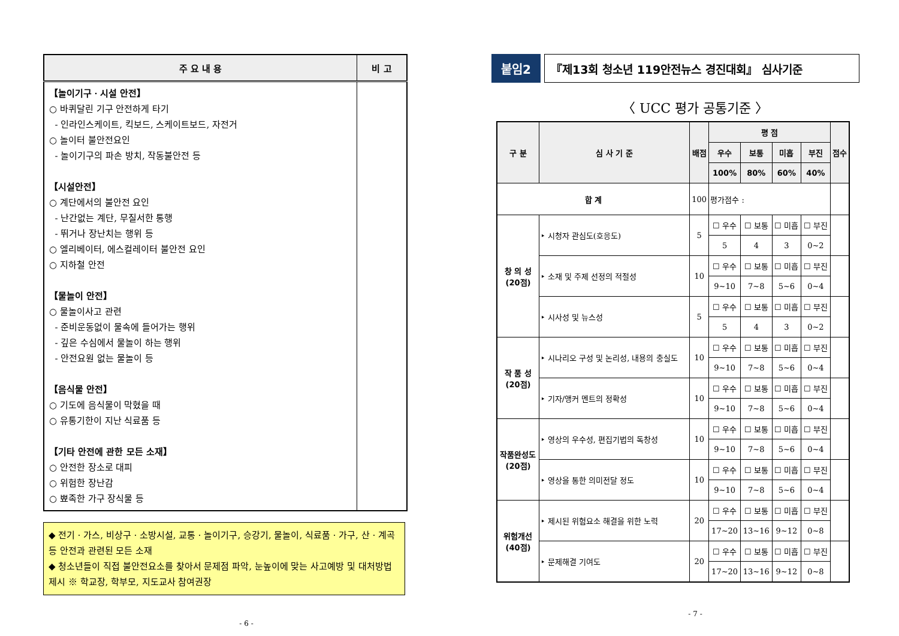| 주 요 내 용 | 비 고 |
| --- | --- |
| 【놀이기구ㆍ시설 안전】 ○ 바퀴달린 기구 안전하게 타기 - 인라인스케이트, 킥보드, 스케이트보드, 자전거 ○ 놀이터 불안전요인 - 놀이기구의 파손 방치, 작동불안전 등 【시설안전】 ○ 계단에서의 불안전 요인 - 난간없는 계단, 무질서한 통행 - 뛰거나 장난치는 행위 등 ○ 엘리베이터, 에스컬레이터 불안전 요인 ○ 지하철 안전 【물놀이 안전】 ○ 물놀이사고 관련 - 준비운동없이 물속에 들어가는 행위 - 깊은 수심에서 물놀이 하는 행위 - 안전요원 없는 물놀이 등 【음식물 안전】 ○ 기도에 음식물이 막혔을 때 ○ 유통기한이 지난 식료품 등 【기타 안전에 관한 모든 소재】 ○ 안전한 장소로 대피 ○ 위험한 장난감 ○ 뾰족한 가구 장식물 등 | |
◆ 전기ㆍ가스, 비상구ㆍ소방시설, 교통ㆍ놀이기구, 승강기, 물놀이, 식료품ㆍ가구, 산ㆍ계곡 등 안전과 관련된 모든 소재
◆ 청소년들이 직접 불안전요소를 찾아서 문제점 파악, 눈높이에 맞는 사고예방 및 대처방법 제시 ※ 학교장, 학부모, 지도교사 참여권장
- 6 -
붙임2 『제13회 청소년 119안전뉴스 경진대회』 심사기준
〈 UCC 평가 공통기준 〉
| 구 분 | 심 사 기 준 | 배점 | 평 점 | | | | 점수 |
| --- | --- | --- | --- | --- | --- | --- | --- |
| | | | 우수 | 보통 | 미흡 | 부진 | |
| | | | 100% | 80% | 60% | 40% | |
| 합 계 | | 100 | 평가점수 : | | | | |
| 창 의 성 (20점) | ‣ 시청자 관심도(호응도) | 5 | ☐ 우수 | ☐ 보통 | ☐ 미흡 | ☐ 부진 | |
| | | | 5 | 4 | 3 | 0~2 | |
| | ‣ 소재 및 주제 선정의 적절성 | 10 | ☐ 우수 | ☐ 보통 | ☐ 미흡 | ☐ 부진 | |
| | | | 9~10 | 7~8 | 5~6 | 0~4 | |
| | ‣ 시사성 및 뉴스성 | 5 | ☐ 우수 | ☐ 보통 | ☐ 미흡 | ☐ 부진 | |
| | | | 5 | 4 | 3 | 0~2 | |
| 작 품 성 (20점) | ‣ 시나리오 구성 및 논리성, 내용의 충실도 | 10 | ☐ 우수 | ☐ 보통 | ☐ 미흡 | ☐ 부진 | |
| | | | 9~10 | 7~8 | 5~6 | 0~4 | |
| | ‣ 기자/앵커 멘트의 정확성 | 10 | ☐ 우수 | ☐ 보통 | ☐ 미흡 | ☐ 부진 | |
| | | | 9~10 | 7~8 | 5~6 | 0~4 | |
| 작품완성도 (20점) | ‣ 영상의 우수성, 편집기법의 독창성 | 10 | ☐ 우수 | ☐ 보통 | ☐ 미흡 | ☐ 부진 | |
| | | | 9~10 | 7~8 | 5~6 | 0~4 | |
| | ‣ 영상을 통한 의미전달 정도 | 10 | ☐ 우수 | ☐ 보통 | ☐ 미흡 | ☐ 부진 | |
| | | | 9~10 | 7~8 | 5~6 | 0~4 | |
| 위험개선 (40점) | ‣ 제시된 위험요소 해결을 위한 노력 | 20 | ☐ 우수 | ☐ 보통 | ☐ 미흡 | ☐ 부진 | |
| | | | 17~20 | 13~16 | 9~12 | 0~8 | |
| | ‣ 문제해결 기여도 | 20 | ☐ 우수 | ☐ 보통 | ☐ 미흡 | ☐ 부진 | |
| | | | 17~20 | 13~16 | 9~12 | 0~8 | |
- 7 -